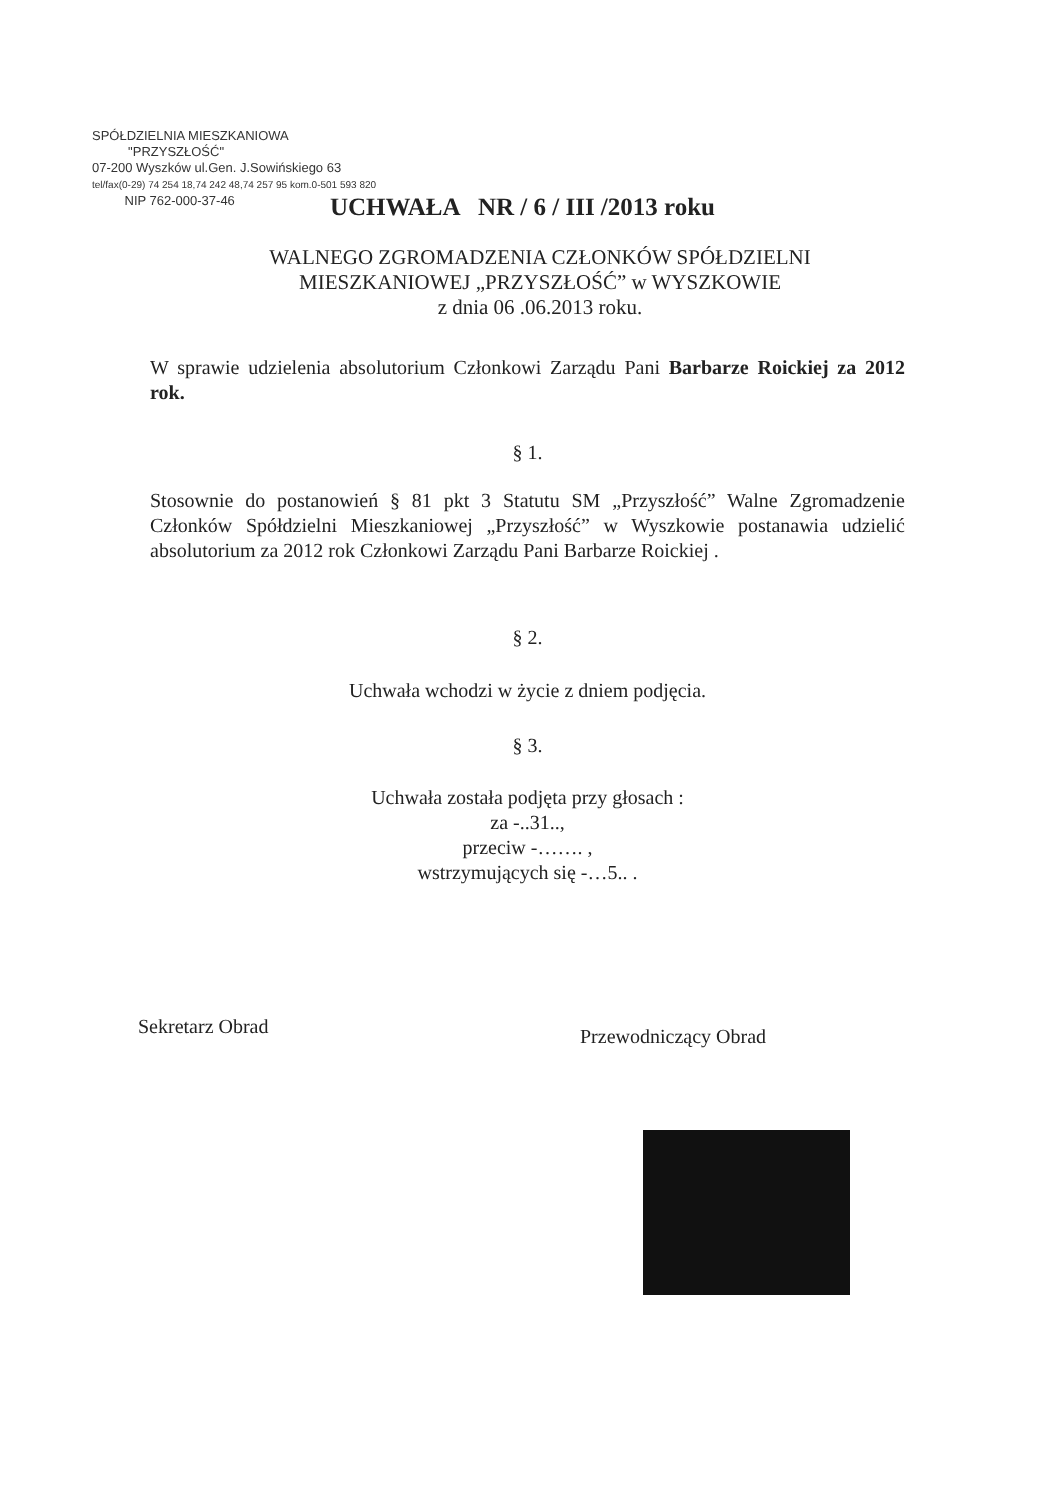SPÓŁDZIELNIA MIESZKANIOWA
"PRZYSZŁOŚĆ"
07-200 Wyszków ul.Gen. J.Sowińskiego 63
tel/fax(0-29) 74 254 18,74 242 48,74 257 95 kom.0-501 593 820
NIP 762-000-37-46
UCHWAŁA NR / 6 / III /2013 roku
WALNEGO ZGROMADZENIA CZŁONKÓW SPÓŁDZIELNI
MIESZKANIOWEJ „PRZYSZŁOŚĆ” w WYSZKOWIE
z dnia 06 .06.2013 roku.
W sprawie udzielenia absolutorium Członkowi Zarządu Pani Barbarze Roickiej za 2012 rok.
§ 1.
Stosownie do postanowień § 81 pkt 3 Statutu SM „Przyszłość” Walne Zgromadzenie Członków Spółdzielni Mieszkaniowej „Przyszłość” w Wyszkowie postanawia udzielić absolutorium za 2012 rok Członkowi Zarządu Pani Barbarze Roickiej .
§ 2.
Uchwała wchodzi w życie z dniem podjęcia.
§ 3.
Uchwała została podjęta przy głosach :
za -..31..,
przeciw -……. ,
wstrzymujących się -…5.. .
Sekretarz Obrad Przewodniczący Obrad